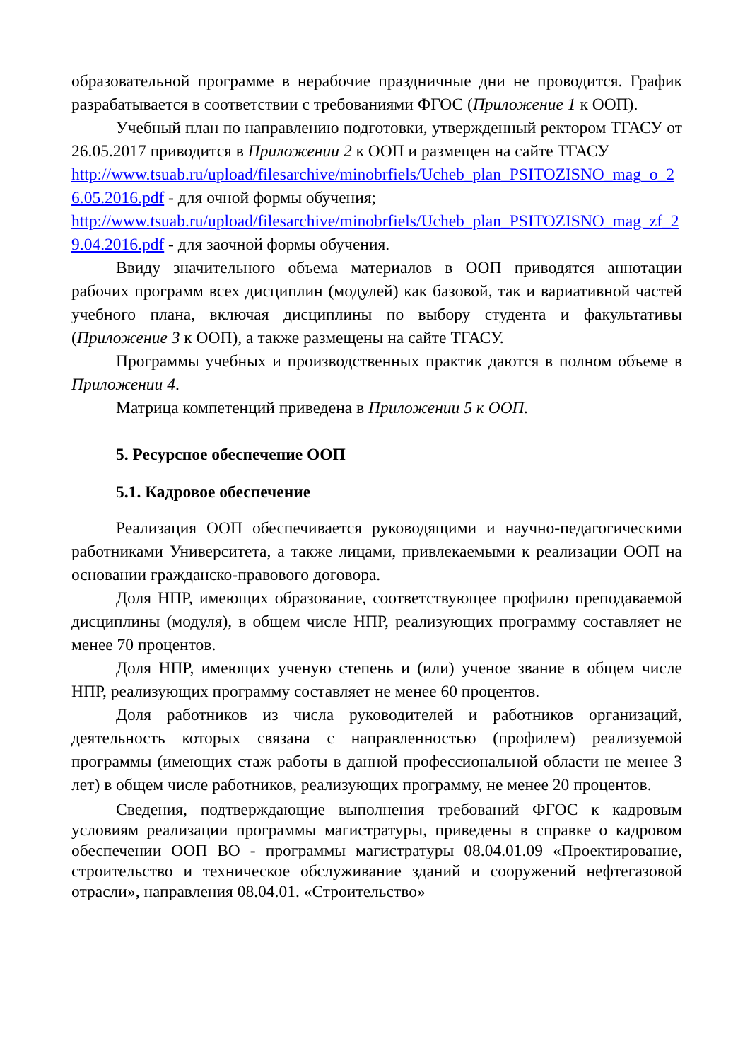образовательной программе в нерабочие праздничные дни не проводится. График разрабатывается в соответствии с требованиями ФГОС (Приложение 1 к ООП).
Учебный план по направлению подготовки, утвержденный ректором ТГАСУ от 26.05.2017 приводится в Приложении 2 к ООП и размещен на сайте ТГАСУ
http://www.tsuab.ru/upload/filesarchive/minobrfiels/Ucheb_plan_PSITOZISNO_mag_o_26.05.2016.pdf - для очной формы обучения;
http://www.tsuab.ru/upload/filesarchive/minobrfiels/Ucheb_plan_PSITOZISNO_mag_zf_29.04.2016.pdf - для заочной формы обучения.
Ввиду значительного объема материалов в ООП приводятся аннотации рабочих программ всех дисциплин (модулей) как базовой, так и вариативной частей учебного плана, включая дисциплины по выбору студента и факультативы (Приложение 3 к ООП), а также размещены на сайте ТГАСУ.
Программы учебных и производственных практик даются в полном объеме в Приложении 4.
Матрица компетенций приведена в Приложении 5 к ООП.
5. Ресурсное обеспечение ООП
5.1. Кадровое обеспечение
Реализация ООП обеспечивается руководящими и научно-педагогическими работниками Университета, а также лицами, привлекаемыми к реализации ООП на основании гражданско-правового договора.
Доля НПР, имеющих образование, соответствующее профилю преподаваемой дисциплины (модуля), в общем числе НПР, реализующих программу составляет не менее 70 процентов.
Доля НПР, имеющих ученую степень и (или) ученое звание в общем числе НПР, реализующих программу составляет не менее 60 процентов.
Доля работников из числа руководителей и работников организаций, деятельность которых связана с направленностью (профилем) реализуемой программы (имеющих стаж работы в данной профессиональной области не менее 3 лет) в общем числе работников, реализующих программу, не менее 20 процентов.
Сведения, подтверждающие выполнения требований ФГОС к кадровым условиям реализации программы магистратуры, приведены в справке о кадровом обеспечении ООП ВО - программы магистратуры 08.04.01.09 «Проектирование, строительство и техническое обслуживание зданий и сооружений нефтегазовой отрасли», направления 08.04.01. «Строительство»